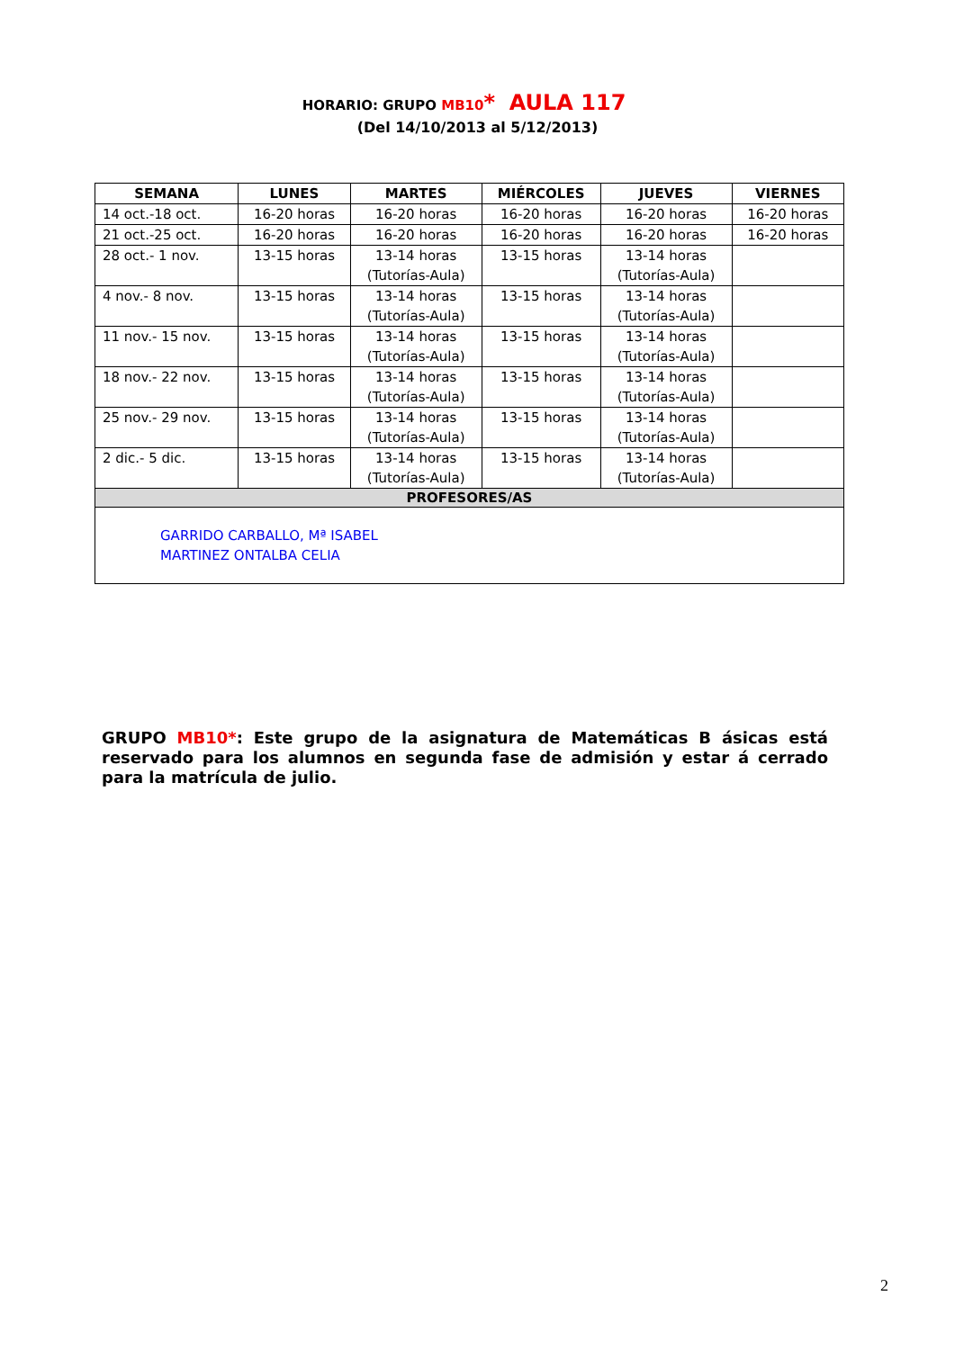HORARIO: GRUPO MB10* AULA 117
(Del 14/10/2013 al 5/12/2013)
| SEMANA | LUNES | MARTES | MIÉRCOLES | JUEVES | VIERNES |
| --- | --- | --- | --- | --- | --- |
| 14 oct.-18 oct. | 16-20 horas | 16-20 horas | 16-20 horas | 16-20 horas | 16-20 horas |
| 21 oct.-25 oct. | 16-20 horas | 16-20 horas | 16-20 horas | 16-20 horas | 16-20 horas |
| 28 oct.- 1 nov. | 13-15 horas | 13-14 horas (Tutorías-Aula) | 13-15 horas | 13-14 horas (Tutorías-Aula) | |
| 4 nov.- 8 nov. | 13-15 horas | 13-14 horas (Tutorías-Aula) | 13-15 horas | 13-14 horas (Tutorías-Aula) | |
| 11 nov.- 15 nov. | 13-15 horas | 13-14 horas (Tutorías-Aula) | 13-15 horas | 13-14 horas (Tutorías-Aula) | |
| 18 nov.- 22 nov. | 13-15 horas | 13-14 horas (Tutorías-Aula) | 13-15 horas | 13-14 horas (Tutorías-Aula) | |
| 25 nov.- 29 nov. | 13-15 horas | 13-14 horas (Tutorías-Aula) | 13-15 horas | 13-14 horas (Tutorías-Aula) | |
| 2 dic.- 5 dic. | 13-15 horas | 13-14 horas (Tutorías-Aula) | 13-15 horas | 13-14 horas (Tutorías-Aula) | |
| PROFESORES/AS | | | | | |
| GARRIDO CARBALLO, Mª ISABEL MARTINEZ ONTALBA CELIA | | | | | |
GRUPO MB10*: Este grupo de la asignatura de Matemáticas B ásicas está reservado para los alumnos en segunda fase de admisión y estar á cerrado para la matrícula de julio.
2